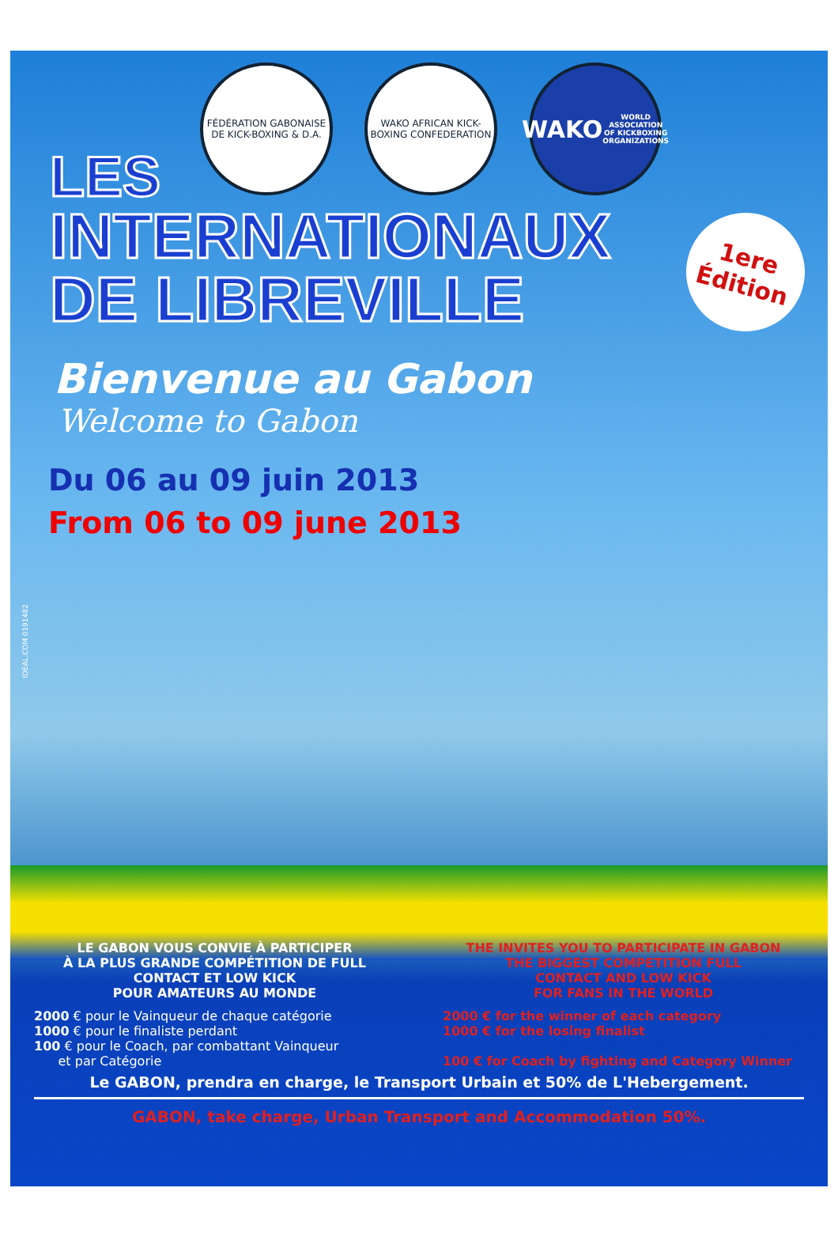FÉDÉRATION GABONAISE DE KICK-BOXING & D.A.
WAKO AFRICAN KICK-BOXING CONFEDERATION
WAKO
WORLD ASSOCIATION OF KICKBOXING ORGANIZATIONS
LES
INTERNATIONAUX
DE LIBREVILLE
1ere
Édition
Bienvenue au Gabon
Welcome to Gabon
Du 06 au 09 juin 2013
From 06 to 09 june 2013
IDEAL.COM 0191482
LE GABON VOUS CONVIE À PARTICIPER
À LA PLUS GRANDE COMPÉTITION DE FULL
CONTACT ET LOW KICK
POUR AMATEURS AU MONDE
2000 € pour le Vainqueur de chaque catégorie
1000 € pour le finaliste perdant
100 € pour le Coach, par combattant Vainqueur
et par Catégorie
THE INVITES YOU TO PARTICIPATE IN GABON
THE BIGGEST COMPETITION FULL
CONTACT AND LOW KICK
FOR FANS IN THE WORLD
2000 € for the winner of each category
1000 € for the losing finalist
100 € for Coach by fighting and Category Winner
Le GABON, prendra en charge, le Transport Urbain et 50% de L'Hebergement.
GABON, take charge, Urban Transport and Accommodation 50%.